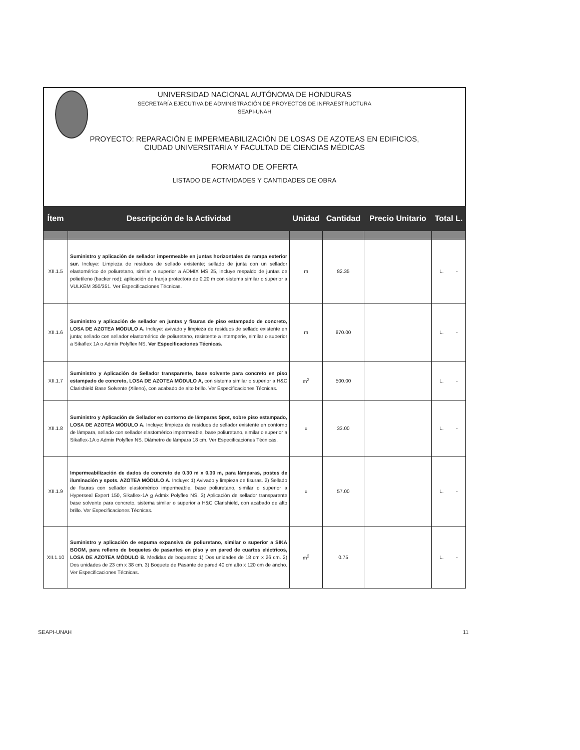UNIVERSIDAD NACIONAL AUTÓNOMA DE HONDURAS
SECRETARÍA EJECUTIVA DE ADMINISTRACIÓN DE PROYECTOS DE INFRAESTRUCTURA
SEAPI-UNAH
PROYECTO: REPARACIÓN E IMPERMEABILIZACIÓN DE LOSAS DE AZOTEAS EN EDIFICIOS,
CIUDAD UNIVERSITARIA Y FACULTAD DE CIENCIAS MÉDICAS
FORMATO DE OFERTA
LISTADO DE ACTIVIDADES Y CANTIDADES DE OBRA
| Ítem | Descripción de la Actividad | Unidad | Cantidad | Precio Unitario | Total L. |
| --- | --- | --- | --- | --- | --- |
| XII.1.5 | Suministro y aplicación de sellador impermeable en juntas horizontales de rampa exterior sur. Incluye: Limpieza de residuos de sellado existente; sellado de junta con un sellador elastomérico de poliuretano, similar o superior a ADMIX MS 25, incluye respaldo de juntas de polietileno (backer rod); aplicación de franja protectora de 0.20 m con sistema similar o superior a VULKEM 350/351. Ver Especificaciones Técnicas. | m | 82.35 | | L. - |
| XII.1.6 | Suministro y aplicación de sellador en juntas y fisuras de piso estampado de concreto, LOSA DE AZOTEA MÓDULO A. Incluye: avivado y limpieza de residuos de sellado existente en junta; sellado con sellador elastomérico de poliuretano, resistente a intemperie, similar o superior a Sikaflex 1A o Admix Polyflex NS. Ver Especificaciones Técnicas. | m | 870.00 | | L. - |
| XII.1.7 | Suministro y Aplicación de Sellador transparente, base solvente para concreto en piso estampado de concreto, LOSA DE AZOTEA MÓDULO A, con sistema similar o superior a H&C Clarishield Base Solvente (Xileno), con acabado de alto brillo. Ver Especificaciones Técnicas. | m<sup>2</sup> | 500.00 | | L. - |
| XII.1.8 | Suministro y Aplicación de Sellador en contorno de lámparas Spot, sobre piso estampado, LOSA DE AZOTEA MÓDULO A. Incluye: limpieza de residuos de sellador existente en contorno de lámpara, sellado con sellador elastomérico impermeable, base poliuretano, similar o superior a Sikaflex-1A o Admix Polyflex NS. Diámetro de lámpara 18 cm. Ver Especificaciones Técnicas. | u | 33.00 | | L. - |
| XII.1.9 | Impermeabilización de dados de concreto de 0.30 m x 0.30 m, para lámparas, postes de iluminación y spots. AZOTEA MÓDULO A. Incluye: 1) Avivado y limpieza de fisuras. 2) Sellado de fisuras con sellador elastomérico impermeable, base poliuretano, similar o superior a Hyperseal Expert 150, Sikaflex-1A o Admix Polyflex NS. 3) Aplicación de sellador transparente base solvente para concreto, sistema similar o superior a H&C Clarishield, con acabado de alto brillo. Ver Especificaciones Técnicas. | u | 57.00 | | L. - |
| XII.1.10 | Suministro y aplicación de espuma expansiva de poliuretano, similar o superior a SIKA BOOM, para relleno de boquetes de pasantes en piso y en pared de cuartos eléctricos, LOSA DE AZOTEA MÓDULO B. Medidas de boquetes: 1) Dos unidades de 18 cm x 26 cm. 2) Dos unidades de 23 cm x 38 cm. 3) Boquete de Pasante de pared 40 cm alto x 120 cm de ancho. Ver Especificaciones Técnicas. | m<sup>2</sup> | 0.75 | | L. - |
SEAPI-UNAH 11